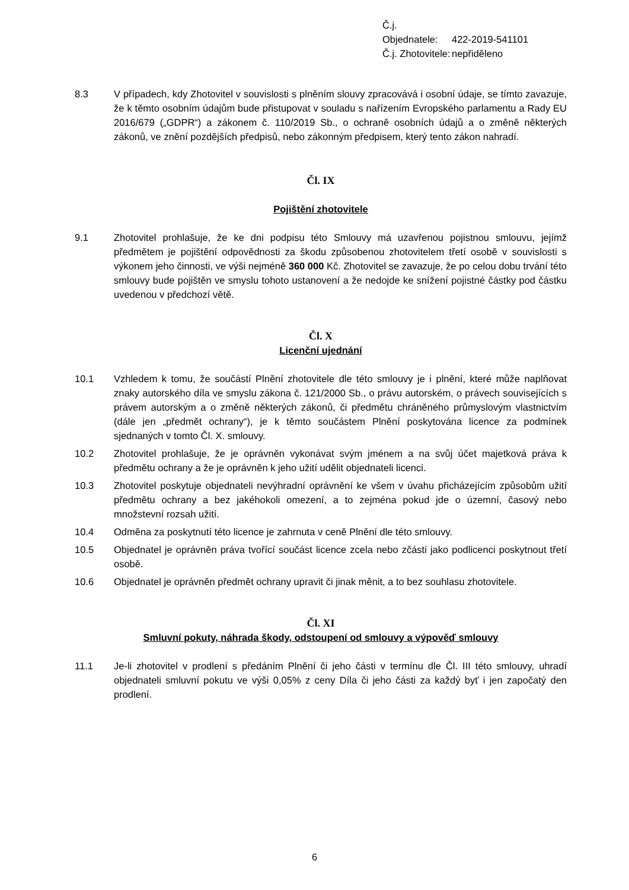Č.j. Objednatele: 422-2019-541101
Č.j. Zhotovitele: nepřiděleno
8.3 V případech, kdy Zhotovitel v souvislosti s plněním slouvy zpracovává i osobní údaje, se tímto zavazuje, že k těmto osobním údajům bude přistupovat v souladu s nařízením Evropského parlamentu a Rady EU 2016/679 („GDPR“) a zákonem č. 110/2019 Sb., o ochraně osobních údajů a o změně některých zákonů, ve znění pozdějších předpisů, nebo zákonným předpisem, který tento zákon nahradí.
Čl. IX
Pojištění zhotovitele
9.1 Zhotovitel prohlašuje, že ke dni podpisu této Smlouvy má uzavřenou pojistnou smlouvu, jejímž předmětem je pojištění odpovědnosti za škodu způsobenou zhotovitelem třetí osobě v souvislosti s výkonem jeho činnosti, ve výši nejméně 360 000 Kč. Zhotovitel se zavazuje, že po celou dobu trvání této smlouvy bude pojištěn ve smyslu tohoto ustanovení a že nedojde ke snížení pojistné částky pod částku uvedenou v předchozí větě.
Čl. X
Licenční ujednání
10.1 Vzhledem k tomu, že součástí Plnění zhotovitele dle této smlouvy je i plnění, které může naplňovat znaky autorského díla ve smyslu zákona č. 121/2000 Sb., o právu autorském, o právech souvisejících s právem autorským a o změně některých zákonů, či předmětu chráněného průmyslovým vlastnictvím (dále jen „předmět ochrany“), je k těmto součástem Plnění poskytována licence za podmínek sjednaných v tomto Čl. X. smlouvy.
10.2 Zhotovitel prohlašuje, že je oprávněn vykonávat svým jménem a na svůj účet majetková práva k předmětu ochrany a že je oprávněn k jeho užití udělit objednateli licenci.
10.3 Zhotovitel poskytuje objednateli nevýhradní oprávnění ke všem v úvahu přicházejícím způsobům užití předmětu ochrany a bez jakéhokoli omezení, a to zejména pokud jde o územní, časový nebo množstevní rozsah užití.
10.4 Odměna za poskytnutí této licence je zahrnuta v ceně Plnění dle této smlouvy.
10.5 Objednatel je oprávněn práva tvořící součást licence zcela nebo zčásti jako podlicenci poskytnout třetí osobě.
10.6 Objednatel je oprávněn předmět ochrany upravit či jinak měnit, a to bez souhlasu zhotovitele.
Čl. XI
Smluvní pokuty, náhrada škody, odstoupení od smlouvy a výpověď smlouvy
11.1 Je-li zhotovitel v prodlení s předáním Plnění či jeho části v termínu dle Čl. III této smlouvy, uhradí objednateli smluvní pokutu ve výši 0,05% z ceny Díla či jeho části za každý byť i jen započatý den prodlení.
6